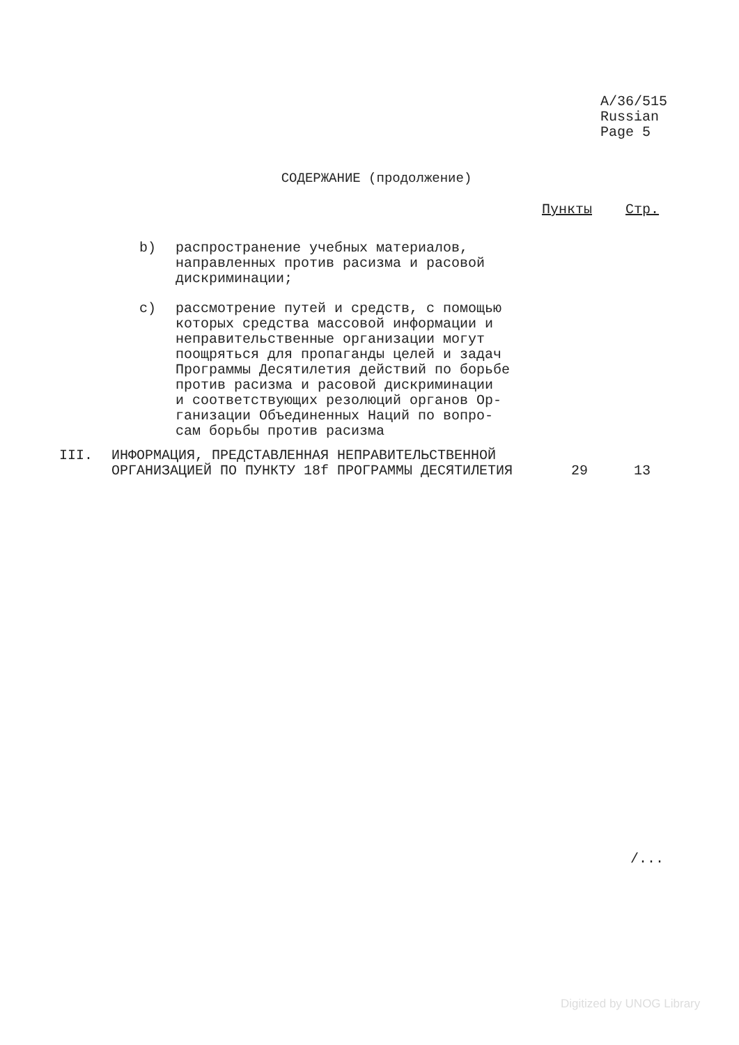A/36/515
Russian
Page 5
СОДЕРЖАНИЕ (продолжение)
Пункты Стр.
b) распространение учебных материалов,
направленных против расизма и расовой
дискриминации;
c) рассмотрение путей и средств, с помощью
которых средства массовой информации и
неправительственные организации могут
поощряться для пропаганды целей и задач
Программы Десятилетия действий по борьбе
против расизма и расовой дискриминации
и соответствующих резолюций органов Ор-
ганизации Объединенных Наций по вопро-
сам борьбы против расизма
III. ИНФОРМАЦИЯ, ПРЕДСТАВЛЕННАЯ НЕПРАВИТЕЛЬСТВЕННОЙ
ОРГАНИЗАЦИЕЙ ПО ПУНКТУ 18f ПРОГРАММЫ ДЕСЯТИЛЕТИЯ
29 13
/...
Digitized by UNOG Library